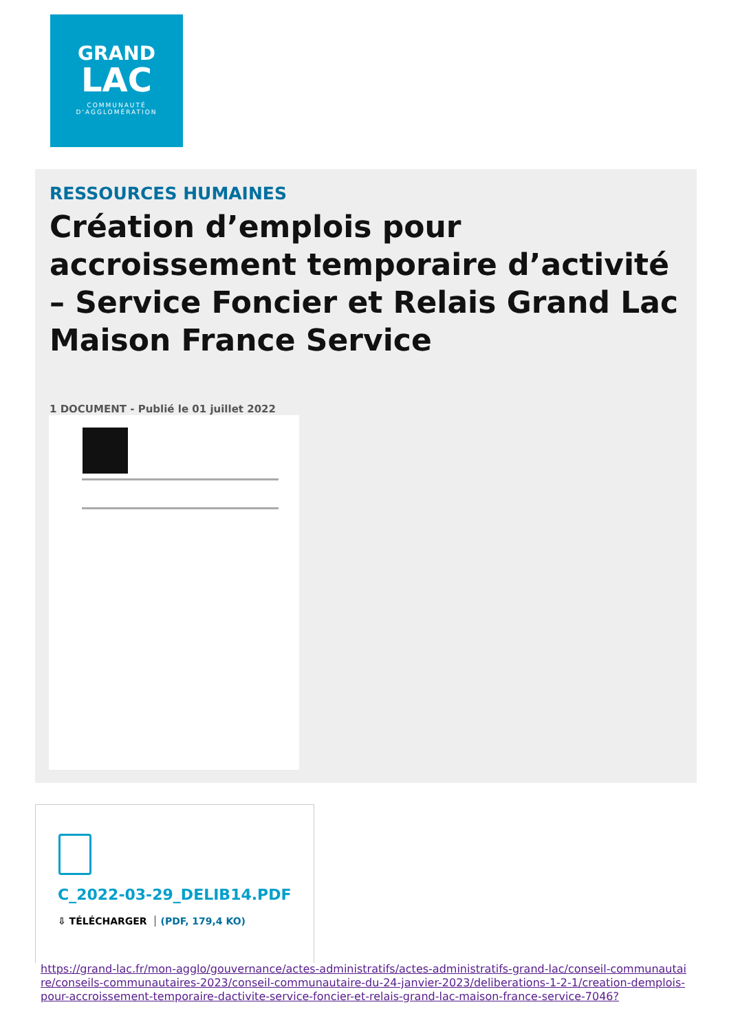GRAND
LAC
COMMUNAUTÉ
D'AGGLOMÉRATION
RESSOURCES HUMAINES
Création d’emplois pour accroissement temporaire d’activité – Service Foncier et Relais Grand Lac Maison France Service
1 DOCUMENT - Publié le 01 juillet 2022
C_2022-03-29_DELIB14.PDF
⇩ TÉLÉCHARGER (PDF, 179,4 KO)
https://grand-lac.fr/mon-agglo/gouvernance/actes-administratifs/actes-administratifs-grand-lac/conseil-communautaire/conseils-communautaires-2023/conseil-communautaire-du-24-janvier-2023/deliberations-1-2-1/creation-demplois-pour-accroissement-temporaire-dactivite-service-foncier-et-relais-grand-lac-maison-france-service-7046?